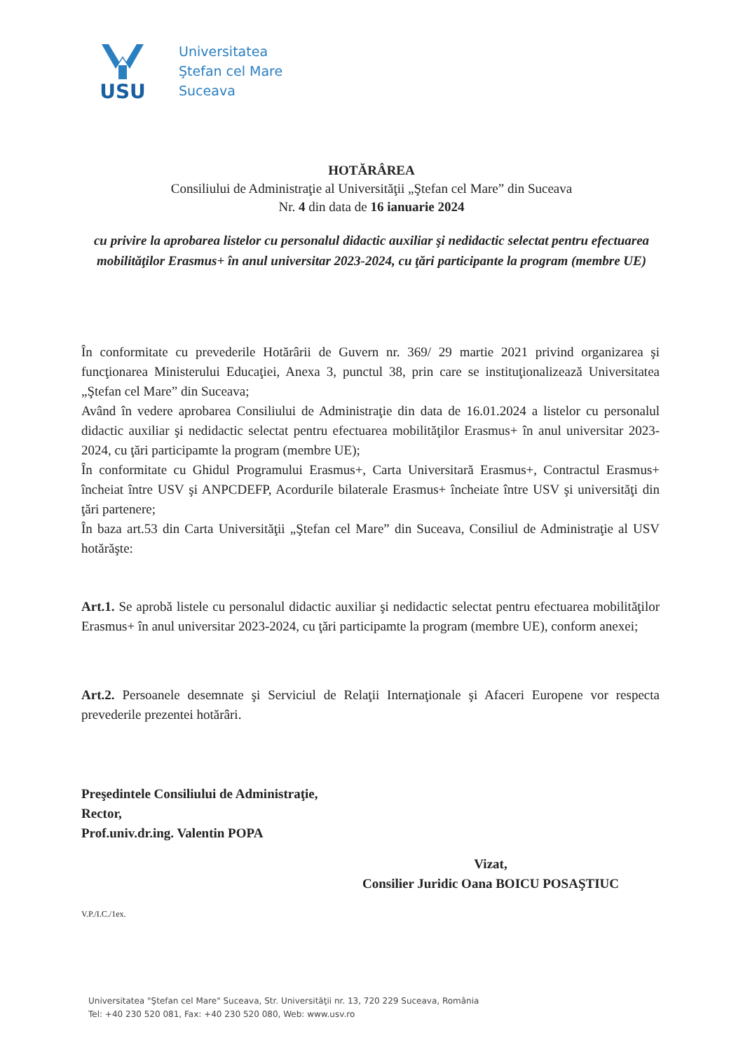USU
Universitatea
Ştefan cel Mare
Suceava
HOTĂRÂREA
Consiliului de Administraţie al Universităţii „Ştefan cel Mare” din Suceava
Nr. 4 din data de 16 ianuarie 2024
cu privire la aprobarea listelor cu personalul didactic auxiliar şi nedidactic selectat pentru efectuarea mobilităţilor Erasmus+ în anul universitar 2023-2024, cu ţări participante la program (membre UE)
În conformitate cu prevederile Hotărârii de Guvern nr. 369/ 29 martie 2021 privind organizarea şi funcţionarea Ministerului Educaţiei, Anexa 3, punctul 38, prin care se instituţionalizează Universitatea „Ştefan cel Mare” din Suceava;
Având în vedere aprobarea Consiliului de Administraţie din data de 16.01.2024 a listelor cu personalul didactic auxiliar şi nedidactic selectat pentru efectuarea mobilităţilor Erasmus+ în anul universitar 2023-2024, cu ţări participamte la program (membre UE);
În conformitate cu Ghidul Programului Erasmus+, Carta Universitară Erasmus+, Contractul Erasmus+ încheiat între USV şi ANPCDEFP, Acordurile bilaterale Erasmus+ încheiate între USV şi universităţi din ţări partenere;
În baza art.53 din Carta Universităţii „Ştefan cel Mare” din Suceava, Consiliul de Administraţie al USV hotărăşte:
Art.1. Se aprobă listele cu personalul didactic auxiliar şi nedidactic selectat pentru efectuarea mobilităţilor Erasmus+ în anul universitar 2023-2024, cu ţări participamte la program (membre UE), conform anexei;
Art.2. Persoanele desemnate şi Serviciul de Relaţii Internaţionale şi Afaceri Europene vor respecta prevederile prezentei hotărâri.
Preşedintele Consiliului de Administraţie,
Rector,
Prof.univ.dr.ing. Valentin POPA
Vizat,
Consilier Juridic Oana BOICU POSAŞTIUC
V.P./I.C./1ex.
Universitatea "Ştefan cel Mare" Suceava, Str. Universităţii nr. 13, 720 229 Suceava, România
Tel: +40 230 520 081, Fax: +40 230 520 080, Web: www.usv.ro